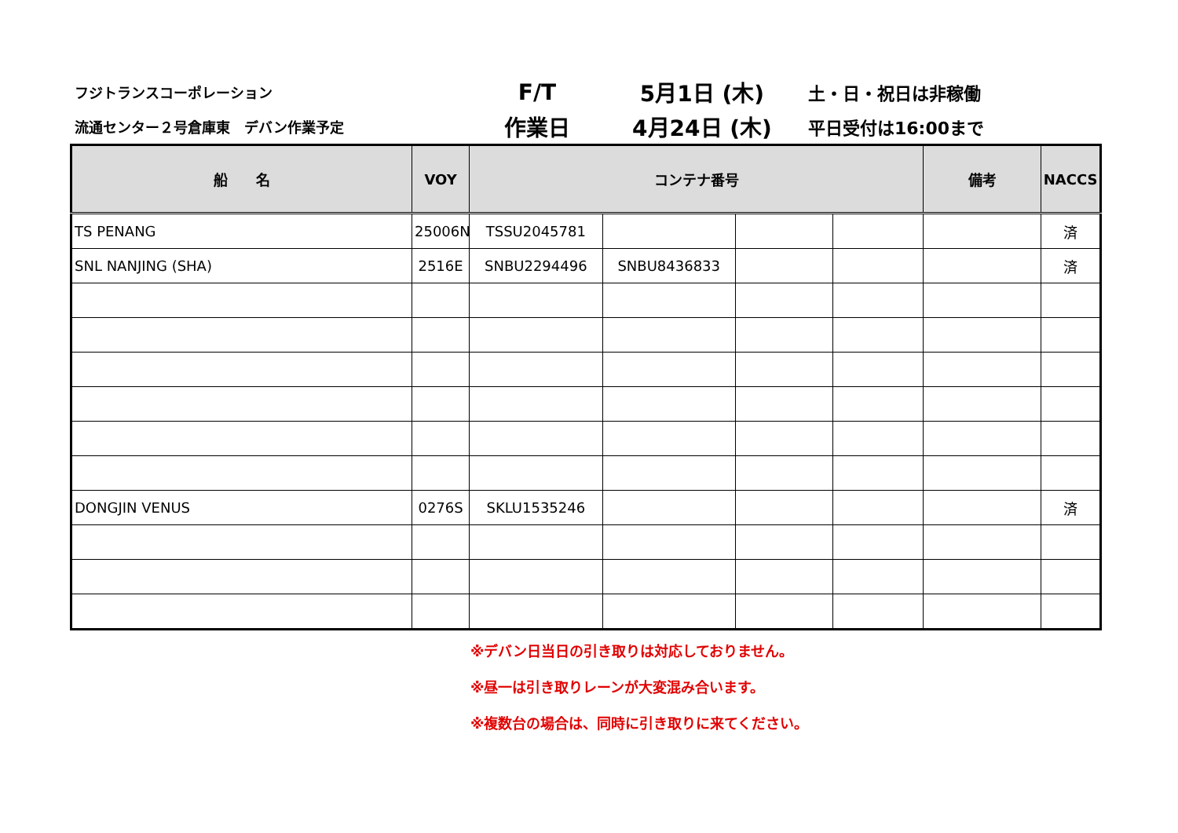フジトランスコーポレーション
F/T
5月1日 (木)
土・日・祝日は非稼働
流通センター２号倉庫東　デバン作業予定
作業日
4月24日 (木)
平日受付は16:00まで
| 船 名 | VOY | コンテナ番号 | | | | 備考 | NACCS |
| --- | --- | --- | --- | --- | --- | --- | --- |
| TS PENANG | 25006N | TSSU2045781 | | | | | 済 |
| SNL NANJING (SHA) | 2516E | SNBU2294496 | SNBU8436833 | | | | 済 |
| DONGJIN VENUS | 0276S | SKLU1535246 | | | | | 済 |
※デバン日当日の引き取りは対応しておりません。
※昼一は引き取りレーンが大変混み合います。
※複数台の場合は、同時に引き取りに来てください。